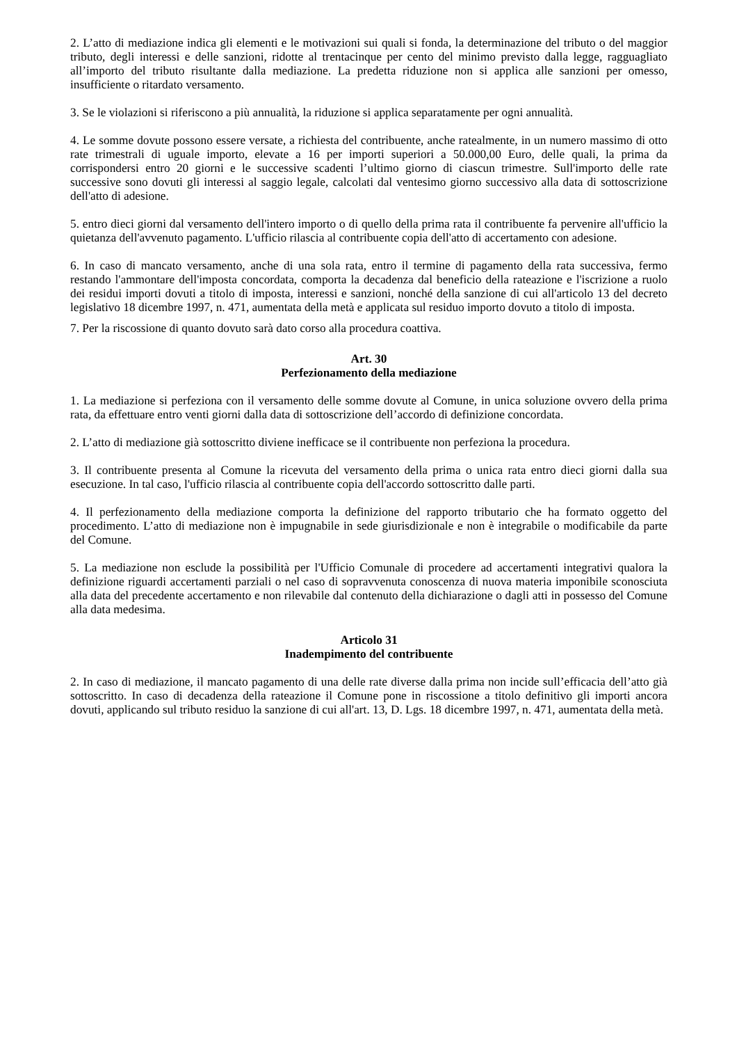2. L’atto di mediazione indica gli elementi e le motivazioni sui quali si fonda, la determinazione del tributo o del maggior tributo, degli interessi e delle sanzioni, ridotte al trentacinque per cento del minimo previsto dalla legge, ragguagliato all’importo del tributo risultante dalla mediazione. La predetta riduzione non si applica alle sanzioni per omesso, insufficiente o ritardato versamento.
3. Se le violazioni si riferiscono a più annualità, la riduzione si applica separatamente per ogni annualità.
4. Le somme dovute possono essere versate, a richiesta del contribuente, anche ratealmente, in un numero massimo di otto rate trimestrali di uguale importo, elevate a 16 per importi superiori a 50.000,00 Euro, delle quali, la prima da corrispondersi entro 20 giorni e le successive scadenti l’ultimo giorno di ciascun trimestre. Sull'importo delle rate successive sono dovuti gli interessi al saggio legale, calcolati dal ventesimo giorno successivo alla data di sottoscrizione dell'atto di adesione.
5. entro dieci giorni dal versamento dell'intero importo o di quello della prima rata il contribuente fa pervenire all'ufficio la quietanza dell'avvenuto pagamento. L'ufficio rilascia al contribuente copia dell'atto di accertamento con adesione.
6. In caso di mancato versamento, anche di una sola rata, entro il termine di pagamento della rata successiva, fermo restando l'ammontare dell'imposta concordata, comporta la decadenza dal beneficio della rateazione e l'iscrizione a ruolo dei residui importi dovuti a titolo di imposta, interessi e sanzioni, nonché della sanzione di cui all'articolo 13 del decreto legislativo 18 dicembre 1997, n. 471, aumentata della metà e applicata sul residuo importo dovuto a titolo di imposta.
7. Per la riscossione di quanto dovuto sarà dato corso alla procedura coattiva.
Art. 30
Perfezionamento della mediazione
1. La mediazione si perfeziona con il versamento delle somme dovute al Comune, in unica soluzione ovvero della prima rata, da effettuare entro venti giorni dalla data di sottoscrizione dell’accordo di definizione concordata.
2. L’atto di mediazione già sottoscritto diviene inefficace se il contribuente non perfeziona la procedura.
3. Il contribuente presenta al Comune la ricevuta del versamento della prima o unica rata entro dieci giorni dalla sua esecuzione. In tal caso, l'ufficio rilascia al contribuente copia dell'accordo sottoscritto dalle parti.
4. Il perfezionamento della mediazione comporta la definizione del rapporto tributario che ha formato oggetto del procedimento. L’atto di mediazione non è impugnabile in sede giurisdizionale e non è integrabile o modificabile da parte del Comune.
5. La mediazione non esclude la possibilità per l'Ufficio Comunale di procedere ad accertamenti integrativi qualora la definizione riguardi accertamenti parziali o nel caso di sopravvenuta conoscenza di nuova materia imponibile sconosciuta alla data del precedente accertamento e non rilevabile dal contenuto della dichiarazione o dagli atti in possesso del Comune alla data medesima.
Articolo 31
Inadempimento del contribuente
2. In caso di mediazione, il mancato pagamento di una delle rate diverse dalla prima non incide sull’efficacia dell’atto già sottoscritto. In caso di decadenza della rateazione il Comune pone in riscossione a titolo definitivo gli importi ancora dovuti, applicando sul tributo residuo la sanzione di cui all'art. 13, D. Lgs. 18 dicembre 1997, n. 471, aumentata della metà.